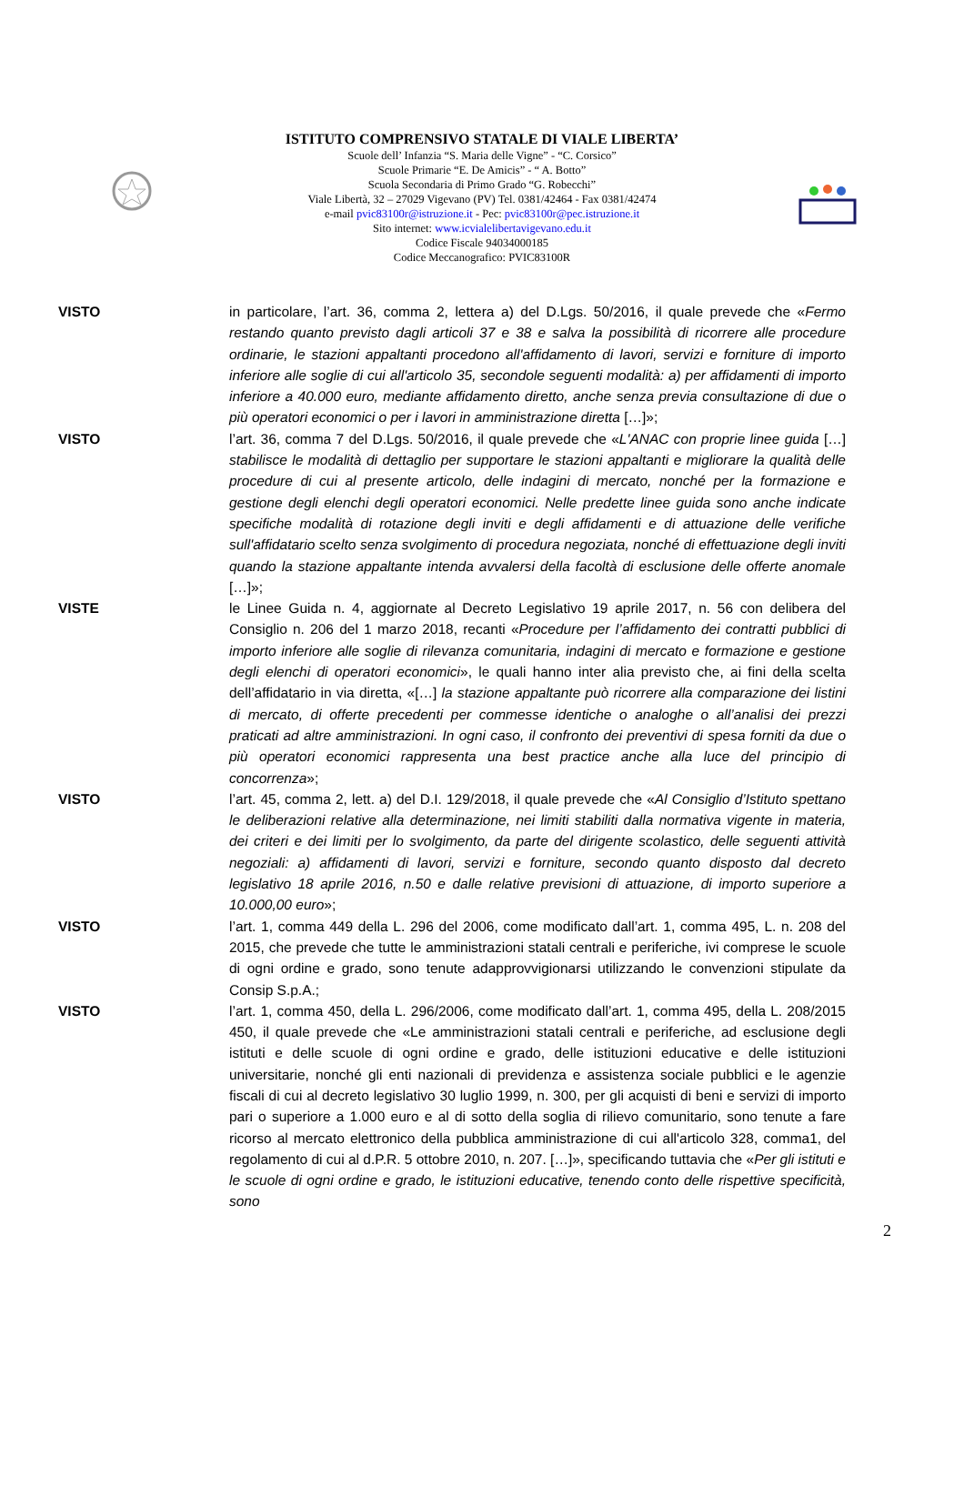ISTITUTO COMPRENSIVO STATALE DI VIALE LIBERTA’
Scuole dell’ Infanzia “S. Maria delle Vigne” - “C. Corsico”
Scuole Primarie “E. De Amicis” - “ A. Botto”
Scuola Secondaria di Primo Grado “G. Robecchi”
Viale Libertà, 32 – 27029 Vigevano (PV) Tel. 0381/42464 - Fax 0381/42474
e-mail pvic83100r@istruzione.it - Pec: pvic83100r@pec.istruzione.it
Sito internet: www.icvialelibertavigevano.edu.it
Codice Fiscale 94034000185
Codice Meccanografico: PVIC83100R
VISTO in particolare, l’art. 36, comma 2, lettera a) del D.Lgs. 50/2016, il quale prevede che «Fermo restando quanto previsto dagli articoli 37 e 38 e salva la possibilità di ricorrere alle procedure ordinarie, le stazioni appaltanti procedono all'affidamento di lavori, servizi e forniture di importo inferiore alle soglie di cui all'articolo 35, secondole seguenti modalità: a) per affidamenti di importo inferiore a 40.000 euro, mediante affidamento diretto, anche senza previa consultazione di due o più operatori economici o per i lavori in amministrazione diretta […]»;
VISTO l’art. 36, comma 7 del D.Lgs. 50/2016, il quale prevede che «L'ANAC con proprie linee guida […] stabilisce le modalità di dettaglio per supportare le stazioni appaltanti e migliorare la qualità delle procedure di cui al presente articolo, delle indagini di mercato, nonché per la formazione e gestione degli elenchi degli operatori economici. Nelle predette linee guida sono anche indicate specifiche modalità di rotazione degli inviti e degli affidamenti e di attuazione delle verifiche sull'affidatario scelto senza svolgimento di procedura negoziata, nonché di effettuazione degli inviti quando la stazione appaltante intenda avvalersi della facoltà di esclusione delle offerte anomale […]»;
VISTE le Linee Guida n. 4, aggiornate al Decreto Legislativo 19 aprile 2017, n. 56 con delibera del Consiglio n. 206 del 1 marzo 2018, recanti «Procedure per l’affidamento dei contratti pubblici di importo inferiore alle soglie di rilevanza comunitaria, indagini di mercato e formazione e gestione degli elenchi di operatori economici», le quali hanno inter alia previsto che, ai fini della scelta dell’affidatario in via diretta, «[…] la stazione appaltante può ricorrere alla comparazione dei listini di mercato, di offerte precedenti per commesse identiche o analoghe o all’analisi dei prezzi praticati ad altre amministrazioni. In ogni caso, il confronto dei preventivi di spesa forniti da due o più operatori economici rappresenta una best practice anche alla luce del principio di concorrenza»;
VISTO l’art. 45, comma 2, lett. a) del D.I. 129/2018, il quale prevede che «Al Consiglio d’Istituto spettano le deliberazioni relative alla determinazione, nei limiti stabiliti dalla normativa vigente in materia, dei criteri e dei limiti per lo svolgimento, da parte del dirigente scolastico, delle seguenti attività negoziali: a) affidamenti di lavori, servizi e forniture, secondo quanto disposto dal decreto legislativo 18 aprile 2016, n.50 e dalle relative previsioni di attuazione, di importo superiore a 10.000,00 euro»;
VISTO l’art. 1, comma 449 della L. 296 del 2006, come modificato dall’art. 1, comma 495, L. n. 208 del 2015, che prevede che tutte le amministrazioni statali centrali e periferiche, ivi comprese le scuole di ogni ordine e grado, sono tenute adapprovvigionarsi utilizzando le convenzioni stipulate da Consip S.p.A.;
VISTO l’art. 1, comma 450, della L. 296/2006, come modificato dall’art. 1, comma 495, della L. 208/2015 450, il quale prevede che «Le amministrazioni statali centrali e periferiche, ad esclusione degli istituti e delle scuole di ogni ordine e grado, delle istituzioni educative e delle istituzioni universitarie, nonché gli enti nazionali di previdenza e assistenza sociale pubblici e le agenzie fiscali di cui al decreto legislativo 30 luglio 1999, n. 300, per gli acquisti di beni e servizi di importo pari o superiore a 1.000 euro e al di sotto della soglia di rilievo comunitario, sono tenute a fare ricorso al mercato elettronico della pubblica amministrazione di cui all'articolo 328, comma1, del regolamento di cui al d.P.R. 5 ottobre 2010, n. 207. […]», specificando tuttavia che «Per gli istituti e le scuole di ogni ordine e grado, le istituzioni educative, tenendo conto delle rispettive specificità, sono
2